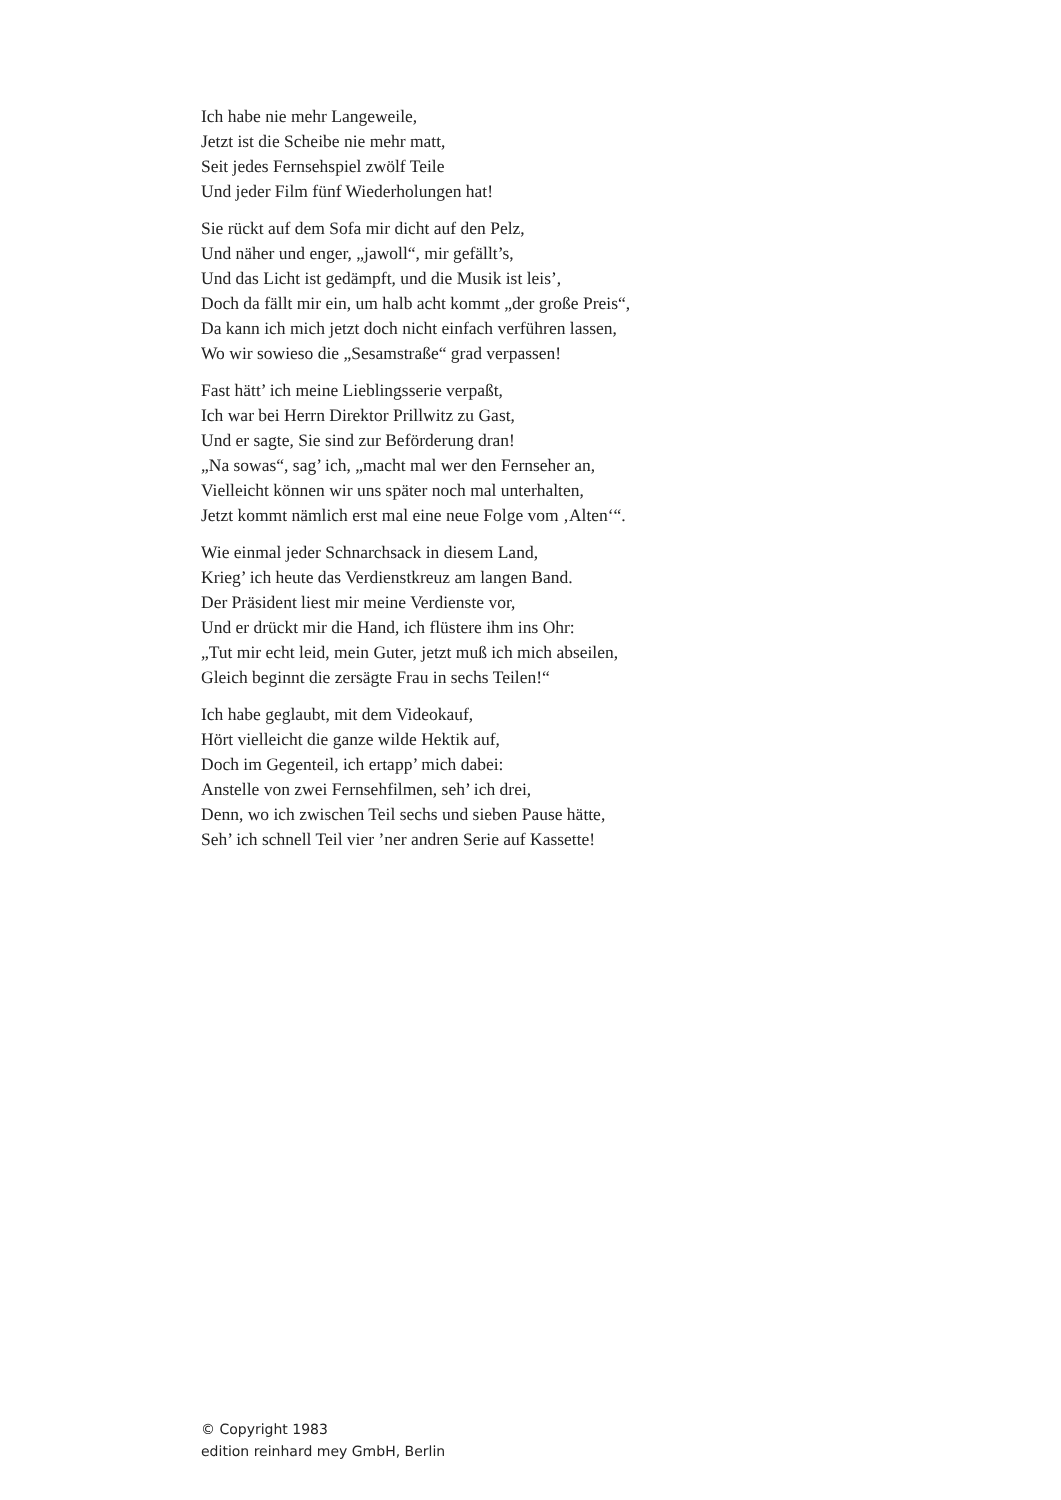Ich habe nie mehr Langeweile,
Jetzt ist die Scheibe nie mehr matt,
Seit jedes Fernsehspiel zwölf Teile
Und jeder Film fünf Wiederholungen hat!
Sie rückt auf dem Sofa mir dicht auf den Pelz,
Und näher und enger, „jawoll“, mir gefällt’s,
Und das Licht ist gedämpft, und die Musik ist leis’,
Doch da fällt mir ein, um halb acht kommt „der große Preis“,
Da kann ich mich jetzt doch nicht einfach verführen lassen,
Wo wir sowieso die „Sesamstraße“ grad verpassen!
Fast hätt’ ich meine Lieblingsserie verpaßt,
Ich war bei Herrn Direktor Prillwitz zu Gast,
Und er sagte, Sie sind zur Beförderung dran!
„Na sowas“, sag’ ich, „macht mal wer den Fernseher an,
Vielleicht können wir uns später noch mal unterhalten,
Jetzt kommt nämlich erst mal eine neue Folge vom ‚Alten‘“.
Wie einmal jeder Schnarchsack in diesem Land,
Krieg’ ich heute das Verdienstkreuz am langen Band.
Der Präsident liest mir meine Verdienste vor,
Und er drückt mir die Hand, ich flüstere ihm ins Ohr:
„Tut mir echt leid, mein Guter, jetzt muß ich mich abseilen,
Gleich beginnt die zersägte Frau in sechs Teilen!“
Ich habe geglaubt, mit dem Videokauf,
Hört vielleicht die ganze wilde Hektik auf,
Doch im Gegenteil, ich ertapp’ mich dabei:
Anstelle von zwei Fernsehfilmen, seh’ ich drei,
Denn, wo ich zwischen Teil sechs und sieben Pause hätte,
Seh’ ich schnell Teil vier ’ner andren Serie auf Kassette!
© Copyright 1983
edition reinhard mey GmbH, Berlin